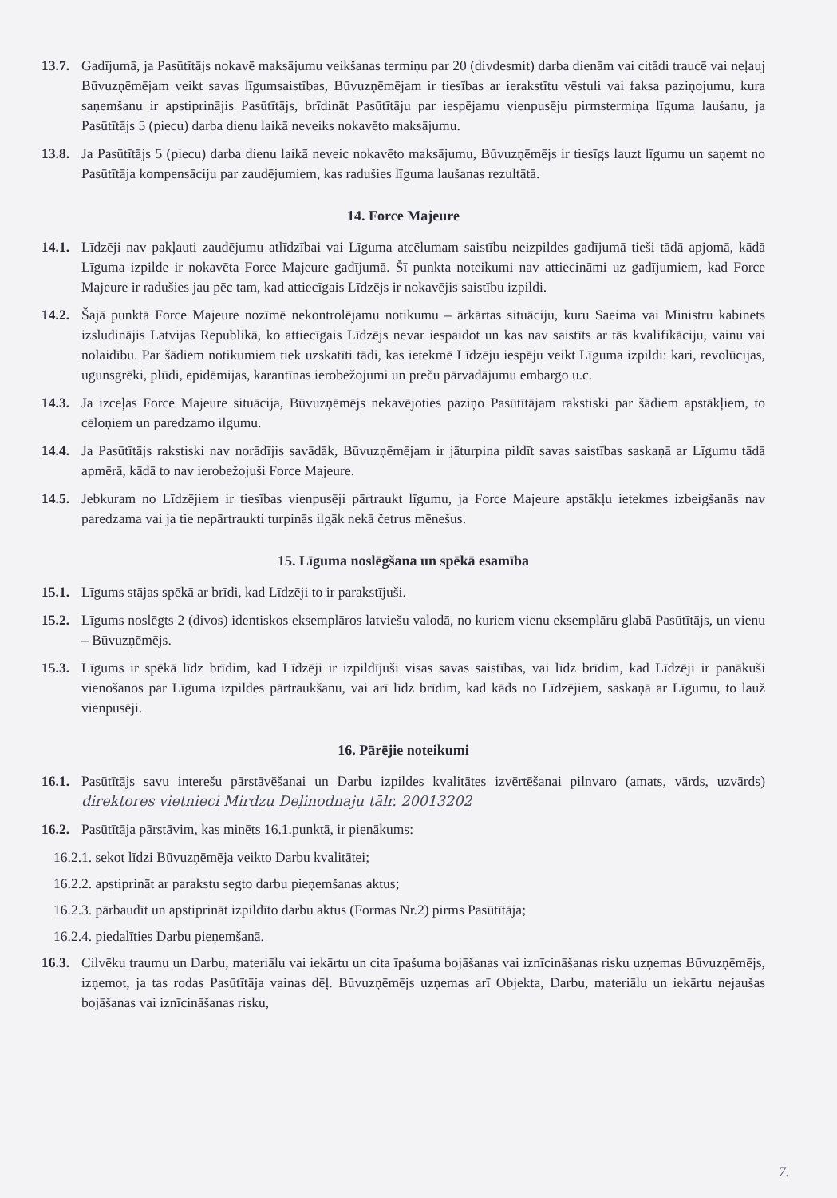13.7. Gadījumā, ja Pasūtītājs nokavē maksājumu veikšanas termiņu par 20 (divdesmit) darba dienām vai citādi traucē vai neļauj Būvuzņēmējam veikt savas līgumsaistības, Būvuzņēmējam ir tiesības ar ierakstītu vēstuli vai faksa paziņojumu, kura saņemšanu ir apstiprinājis Pasūtītājs, brīdināt Pasūtītāju par iespējamu vienpusēju pirmstermiņa līguma laušanu, ja Pasūtītājs 5 (piecu) darba dienu laikā neveiks nokavēto maksājumu.
13.8. Ja Pasūtītājs 5 (piecu) darba dienu laikā neveic nokavēto maksājumu, Būvuzņēmējs ir tiesīgs lauzt līgumu un saņemt no Pasūtītāja kompensāciju par zaudējumiem, kas radušies līguma laušanas rezultātā.
14. Force Majeure
14.1. Līdzēji nav pakļauti zaudējumu atlīdzībai vai Līguma atcēlumam saistību neizpildes gadījumā tieši tādā apjomā, kādā Līguma izpilde ir nokavēta Force Majeure gadījumā. Šī punkta noteikumi nav attiecināmi uz gadījumiem, kad Force Majeure ir radušies jau pēc tam, kad attiecīgais Līdzējs ir nokavējis saistību izpildi.
14.2. Šajā punktā Force Majeure nozīmē nekontrolējamu notikumu – ārkārtas situāciju, kuru Saeima vai Ministru kabinets izsludinājis Latvijas Republikā, ko attiecīgais Līdzējs nevar iespaidot un kas nav saistīts ar tās kvalifikāciju, vainu vai nolaidību. Par šādiem notikumiem tiek uzskatīti tādi, kas ietekmē Līdzēju iespēju veikt Līguma izpildi: kari, revolūcijas, ugunsgrēki, plūdi, epidēmijas, karantīnas ierobežojumi un preču pārvadājumu embargo u.c.
14.3. Ja izceļas Force Majeure situācija, Būvuzņēmējs nekavējoties paziņo Pasūtītājam rakstiski par šādiem apstākļiem, to cēloņiem un paredzamo ilgumu.
14.4. Ja Pasūtītājs rakstiski nav norādījis savādāk, Būvuzņēmējam ir jāturpina pildīt savas saistības saskaņā ar Līgumu tādā apmērā, kādā to nav ierobežojuši Force Majeure.
14.5. Jebkuram no Līdzējiem ir tiesības vienpusēji pārtraukt līgumu, ja Force Majeure apstākļu ietekmes izbeigšanās nav paredzama vai ja tie nepārtraukti turpinās ilgāk nekā četrus mēnešus.
15. Līguma noslēgšana un spēkā esamība
15.1. Līgums stājas spēkā ar brīdi, kad Līdzēji to ir parakstījuši.
15.2. Līgums noslēgts 2 (divos) identiskos eksemplāros latviešu valodā, no kuriem vienu eksemplāru glabā Pasūtītājs, un vienu – Būvuzņēmējs.
15.3. Līgums ir spēkā līdz brīdim, kad Līdzēji ir izpildījuši visas savas saistības, vai līdz brīdim, kad Līdzēji ir panākuši vienošanos par Līguma izpildes pārtraukšanu, vai arī līdz brīdim, kad kāds no Līdzējiem, saskaņā ar Līgumu, to lauž vienpusēji.
16. Pārējie noteikumi
16.1. Pasūtītājs savu interešu pārstāvēšanai un Darbu izpildes kvalitātes izvērtēšanai pilnvaro (amats, vārds, uzvārds) direktores vietnieci Mirdzu Deļinodnaju tālr. 20013202
16.2. Pasūtītāja pārstāvim, kas minēts 16.1.punktā, ir pienākums:
16.2.1. sekot līdzi Būvuzņēmēja veikto Darbu kvalitātei;
16.2.2. apstiprināt ar parakstu segto darbu pieņemšanas aktus;
16.2.3. pārbaudīt un apstiprināt izpildīto darbu aktus (Formas Nr.2) pirms Pasūtītāja;
16.2.4. piedalīties Darbu pieņemšanā.
16.3. Cilvēku traumu un Darbu, materiālu vai iekārtu un cita īpašuma bojāšanas vai iznīcināšanas risku uzņemas Būvuzņēmējs, izņemot, ja tas rodas Pasūtītāja vainas dēļ. Būvuzņēmējs uzņemas arī Objekta, Darbu, materiālu un iekārtu nejaušas bojāšanas vai iznīcināšanas risku,
7.